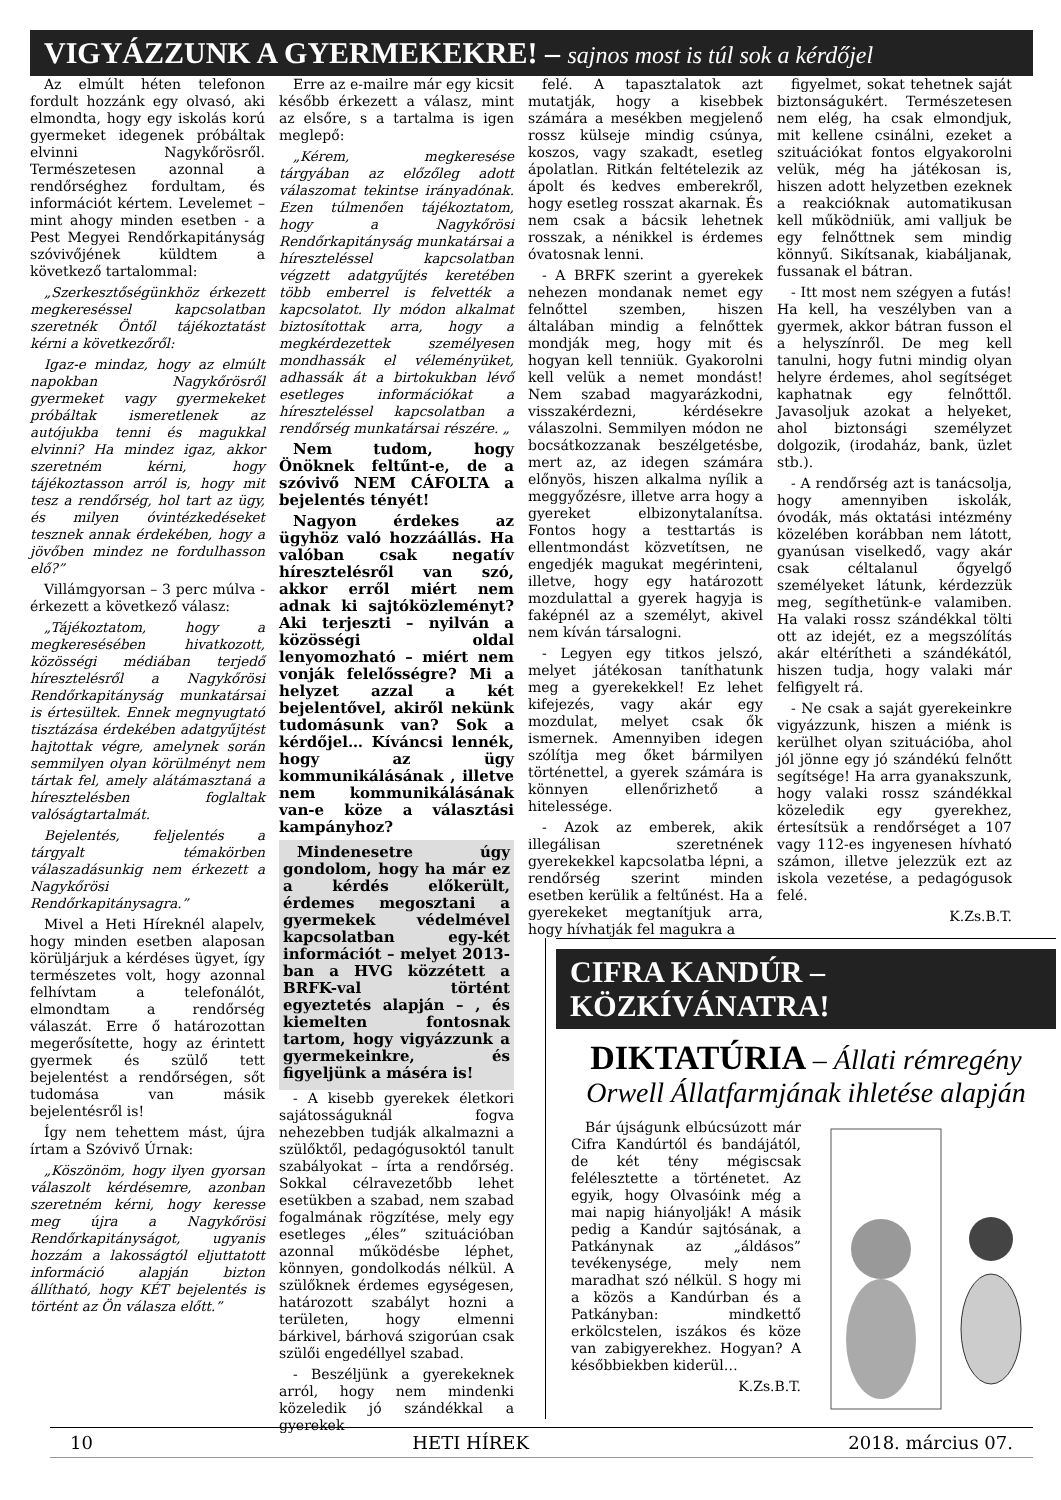VIGYÁZZUNK A GYERMEKEKRE! – sajnos most is túl sok a kérdőjel
Az elmúlt héten telefonon fordult hozzánk egy olvasó, aki elmondta, hogy egy iskolás korú gyermeket idegenek próbáltak elvinni Nagykőrösről. Természetesen azonnal a rendőrséghez fordultam, és információt kértem. Levelemet – mint ahogy minden esetben - a Pest Megyei Rendőrkapitányság szóvivőjének küldtem a következő tartalommal:
„Szerkesztőségünkhöz érkezett megkereséssel kapcsolatban szeretnék Öntől tájékoztatást kérni a következőről:
Igaz-e mindaz, hogy az elmúlt napokban Nagykőrösről gyermeket vagy gyermekeket próbáltak ismeretlenek az autójukba tenni és magukkal elvinni? Ha mindez igaz, akkor szeretném kérni, hogy tájékoztasson arról is, hogy mit tesz a rendőrség, hol tart az ügy, és milyen óvintézkedéseket tesznek annak érdekében, hogy a jövőben mindez ne fordulhasson elő?”
Villámgyorsan – 3 perc múlva - érkezett a következő válasz:
„Tájékoztatom, hogy a megkeresésében hivatkozott, közösségi médiában terjedő híresztelésről a Nagykőrösi Rendőrkapitányság munkatársai is értesültek. Ennek megnyugtató tisztázása érdekében adatgyűjtést hajtottak végre, amelynek során semmilyen olyan körülményt nem tártak fel, amely alátámasztaná a híresztelésben foglaltak valóságtartalmát.
Bejelentés, feljelentés a tárgyalt témakörben válaszadásunkig nem érkezett a Nagykőrösi Rendőrkapitánysagra.”
Mivel a Heti Híreknél alapelv, hogy minden esetben alaposan körüljárjuk a kérdéses ügyet, így természetes volt, hogy azonnal felhívtam a telefonálót, elmondtam a rendőrség válaszát. Erre ő határozottan megerősítette, hogy az érintett gyermek és szülő tett bejelentést a rendőrségen, sőt tudomása van másik bejelentésről is!
Így nem tehettem mást, újra írtam a Szóvivő Úrnak:
„Köszönöm, hogy ilyen gyorsan válaszolt kérdésemre, azonban szeretném kérni, hogy keresse meg újra a Nagykőrösi Rendőrkapitányságot, ugyanis hozzám a lakosságtól eljuttatott információ alapján bizton állítható, hogy KÉT bejelentés is történt az Ön válasza előtt.”
Erre az e-mailre már egy kicsit később érkezett a válasz, mint az elsőre, s a tartalma is igen meglepő:
„Kérem, megkeresése tárgyában az előzőleg adott válaszomat tekintse irányadónak. Ezen túlmenően tájékoztatom, hogy a Nagykőrösi Rendőrkapitányság munkatársai a híreszteléssel kapcsolatban végzett adatgyűjtés keretében több emberrel is felvették a kapcsolatot. Ily módon alkalmat biztosítottak arra, hogy a megkérdezettek személyesen mondhassák el véleményüket, adhassák át a birtokukban lévő esetleges információkat a híreszteléssel kapcsolatban a rendőrség munkatársai részére. „
Nem tudom, hogy Önöknek feltűnt-e, de a szóvivő NEM CÁFOLTA a bejelentés tényét!
Nagyon érdekes az ügyhöz való hozzáállás. Ha valóban csak negatív híresztelésről van szó, akkor erről miért nem adnak ki sajtóközleményt? Aki terjeszti – nyilván a közösségi oldal lenyomozható – miért nem vonják felelősségre? Mi a helyzet azzal a két bejelentővel, akiről nekünk tudomásunk van? Sok a kérdőjel… Kíváncsi lennék, hogy az ügy kommunikálásának , illetve nem kommunikálásának van-e köze a választási kampányhoz?
Mindenesetre úgy gondolom, hogy ha már ez a kérdés előkerült, érdemes megosztani a gyermekek védelmével kapcsolatban egy-két információt – melyet 2013-ban a HVG közzétett a BRFK-val történt egyeztetés alapján – , és kiemelten fontosnak tartom, hogy vigyázzunk a gyermekeinkre, és figyeljünk a máséra is!
- A kisebb gyerekek életkori sajátosságuknál fogva nehezebben tudják alkalmazni a szülőktől, pedagógusoktól tanult szabályokat – írta a rendőrség. Sokkal célravezetőbb lehet esetükben a szabad, nem szabad fogalmának rögzítése, mely egy esetleges „éles” szituációban azonnal működésbe léphet, könnyen, gondolkodás nélkül. A szülőknek érdemes egységesen, határozott szabályt hozni a területen, hogy elmenni bárkivel, bárhová szigorúan csak szülői engedéllyel szabad.
- Beszéljünk a gyerekeknek arról, hogy nem mindenki közeledik jó szándékkal a gyerekek
felé. A tapasztalatok azt mutatják, hogy a kisebbek számára a mesékben megjelenő rossz külseje mindig csúnya, koszos, vagy szakadt, esetleg ápolatlan. Ritkán feltételezik az ápolt és kedves emberekről, hogy esetleg rosszat akarnak. És nem csak a bácsik lehetnek rosszak, a nénikkel is érdemes óvatosnak lenni.
- A BRFK szerint a gyerekek nehezen mondanak nemet egy felnőttel szemben, hiszen általában mindig a felnőttek mondják meg, hogy mit és hogyan kell tenniük. Gyakorolni kell velük a nemet mondást! Nem szabad magyarázkodni, visszakérdezni, kérdésekre válaszolni. Semmilyen módon ne bocsátkozzanak beszélgetésbe, mert az, az idegen számára előnyös, hiszen alkalma nyílik a meggyőzésre, illetve arra hogy a gyereket elbizonytalanítsa. Fontos hogy a testtartás is ellentmondást közvetítsen, ne engedjék magukat megérinteni, illetve, hogy egy határozott mozdulattal a gyerek hagyja is faképnél az a személyt, akivel nem kíván társalogni.
- Legyen egy titkos jelszó, melyet játékosan taníthatunk meg a gyerekekkel! Ez lehet kifejezés, vagy akár egy mozdulat, melyet csak ők ismernek. Amennyiben idegen szólítja meg őket bármilyen történettel, a gyerek számára is könnyen ellenőrizhető a hitelessége.
- Azok az emberek, akik illegálisan szeretnének gyerekekkel kapcsolatba lépni, a rendőrség szerint minden esetben kerülik a feltűnést. Ha a gyerekeket megtanítjuk arra, hogy hívhatják fel magukra a
figyelmet, sokat tehetnek saját biztonságukért. Természetesen nem elég, ha csak elmondjuk, mit kellene csinálni, ezeket a szituációkat fontos elgyakorolni velük, még ha játékosan is, hiszen adott helyzetben ezeknek a reakcióknak automatikusan kell működniük, ami valljuk be egy felnőttnek sem mindig könnyű. Sikítsanak, kiabáljanak, fussanak el bátran.
- Itt most nem szégyen a futás! Ha kell, ha veszélyben van a gyermek, akkor bátran fusson el a helyszínről. De meg kell tanulni, hogy futni mindig olyan helyre érdemes, ahol segítséget kaphatnak egy felnőttől. Javasoljuk azokat a helyeket, ahol biztonsági személyzet dolgozik, (irodaház, bank, üzlet stb.).
- A rendőrség azt is tanácsolja, hogy amennyiben iskolák, óvodák, más oktatási intézmény közelében korábban nem látott, gyanúsan viselkedő, vagy akár csak céltalanul őgyelgő személyeket látunk, kérdezzük meg, segíthetünk-e valamiben. Ha valaki rossz szándékkal tölti ott az idejét, ez a megszólítás akár eltérítheti a szándékától, hiszen tudja, hogy valaki már felfigyelt rá.
- Ne csak a saját gyerekeinkre vigyázzunk, hiszen a miénk is kerülhet olyan szituációba, ahol jól jönne egy jó szándékú felnőtt segítsége! Ha arra gyanakszunk, hogy valaki rossz szándékkal közeledik egy gyerekhez, értesítsük a rendőrséget a 107 vagy 112-es ingyenesen hívható számon, illetve jelezzük ezt az iskola vezetése, a pedagógusok felé.
K.Zs.B.T.
CIFRA KANDÚR – KÖZKÍVÁNATRA!
DIKTATÚRIA – Állati rémregény
Orwell Állatfarmjának ihletése alapján
Bár újságunk elbúcsúzott már Cifra Kandúrtól és bandájától, de két tény mégiscsak felélesztette a történetet. Az egyik, hogy Olvasóink még a mai napig hiányolják! A másik pedig a Kandúr sajtósának, a Patkánynak az „áldásos” tevékenysége, mely nem maradhat szó nélkül. S hogy mi a közös a Kandúrban és a Patkányban: mindkettő erkölcstelen, iszákos és köze van zabigyerekhez. Hogyan? A későbbiekben kiderül…
K.Zs.B.T.
10 HETI HÍREK 2018. március 07.